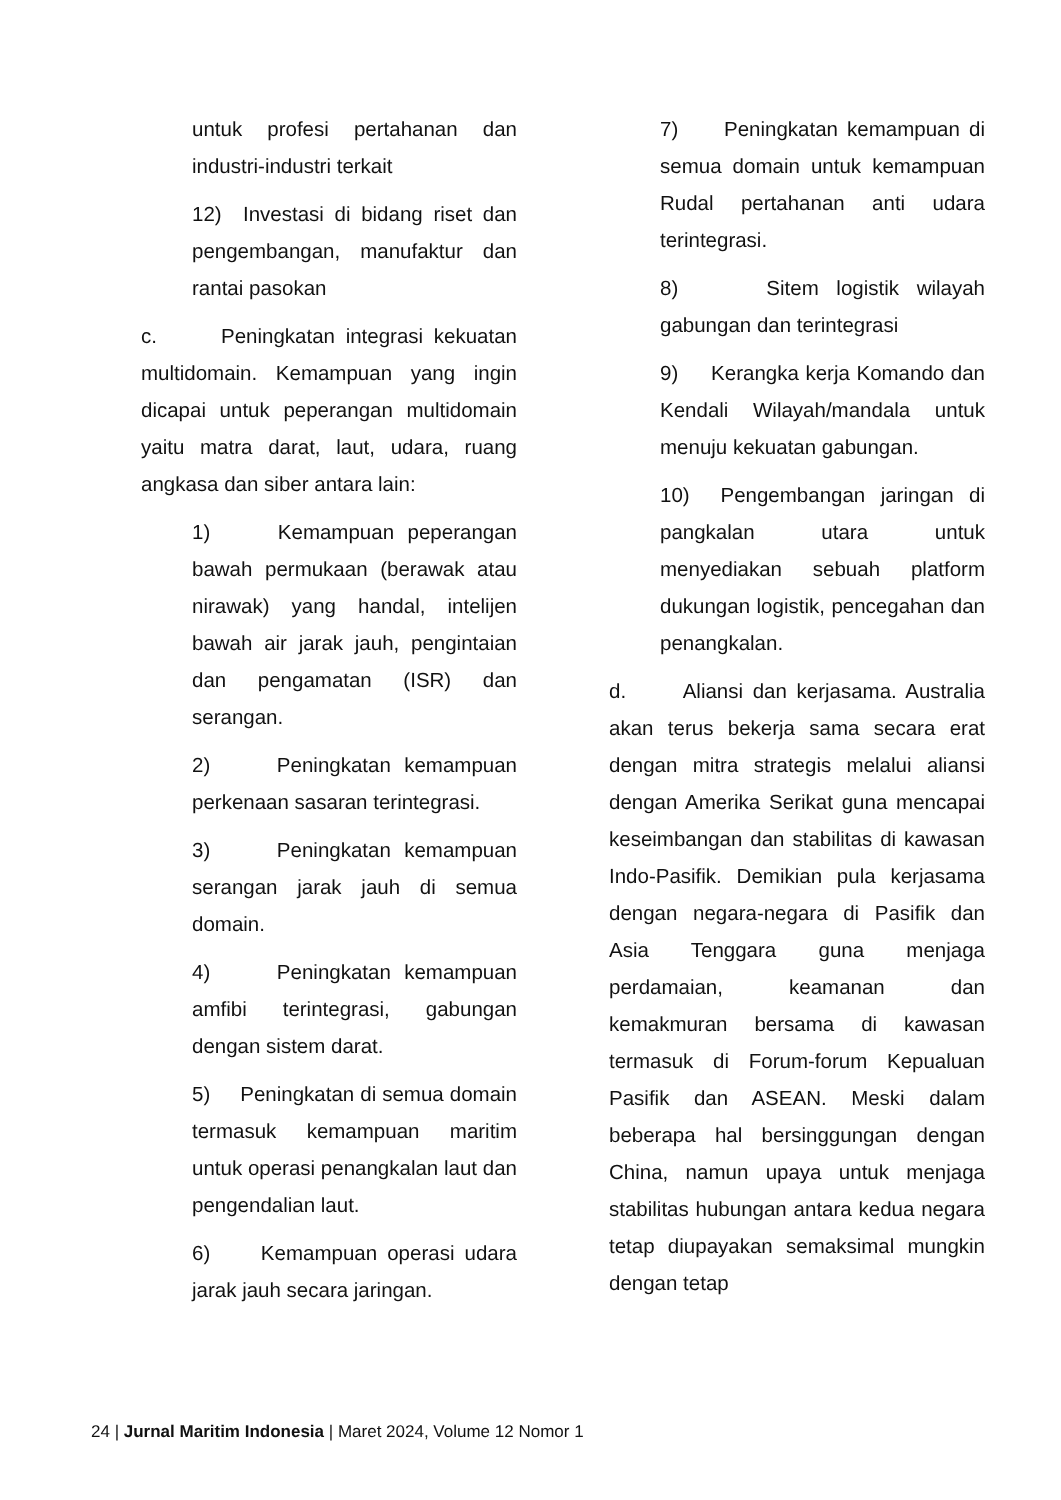untuk profesi pertahanan dan industri-industri terkait
12) Investasi di bidang riset dan pengembangan, manufaktur dan rantai pasokan
c. Peningkatan integrasi kekuatan multidomain. Kemampuan yang ingin dicapai untuk peperangan multidomain yaitu matra darat, laut, udara, ruang angkasa dan siber antara lain:
1) Kemampuan peperangan bawah permukaan (berawak atau nirawak) yang handal, intelijen bawah air jarak jauh, pengintaian dan pengamatan (ISR) dan serangan.
2) Peningkatan kemampuan perkenaan sasaran terintegrasi.
3) Peningkatan kemampuan serangan jarak jauh di semua domain.
4) Peningkatan kemampuan amfibi terintegrasi, gabungan dengan sistem darat.
5) Peningkatan di semua domain termasuk kemampuan maritim untuk operasi penangkalan laut dan pengendalian laut.
6) Kemampuan operasi udara jarak jauh secara jaringan.
7) Peningkatan kemampuan di semua domain untuk kemampuan Rudal pertahanan anti udara terintegrasi.
8) Sitem logistik wilayah gabungan dan terintegrasi
9) Kerangka kerja Komando dan Kendali Wilayah/mandala untuk menuju kekuatan gabungan.
10) Pengembangan jaringan di pangkalan utara untuk menyediakan sebuah platform dukungan logistik, pencegahan dan penangkalan.
d. Aliansi dan kerjasama. Australia akan terus bekerja sama secara erat dengan mitra strategis melalui aliansi dengan Amerika Serikat guna mencapai keseimbangan dan stabilitas di kawasan Indo-Pasifik. Demikian pula kerjasama dengan negara-negara di Pasifik dan Asia Tenggara guna menjaga perdamaian, keamanan dan kemakmuran bersama di kawasan termasuk di Forum-forum Kepualuan Pasifik dan ASEAN. Meski dalam beberapa hal bersinggungan dengan China, namun upaya untuk menjaga stabilitas hubungan antara kedua negara tetap diupayakan semaksimal mungkin dengan tetap
24 | Jurnal Maritim Indonesia | Maret 2024, Volume 12 Nomor 1